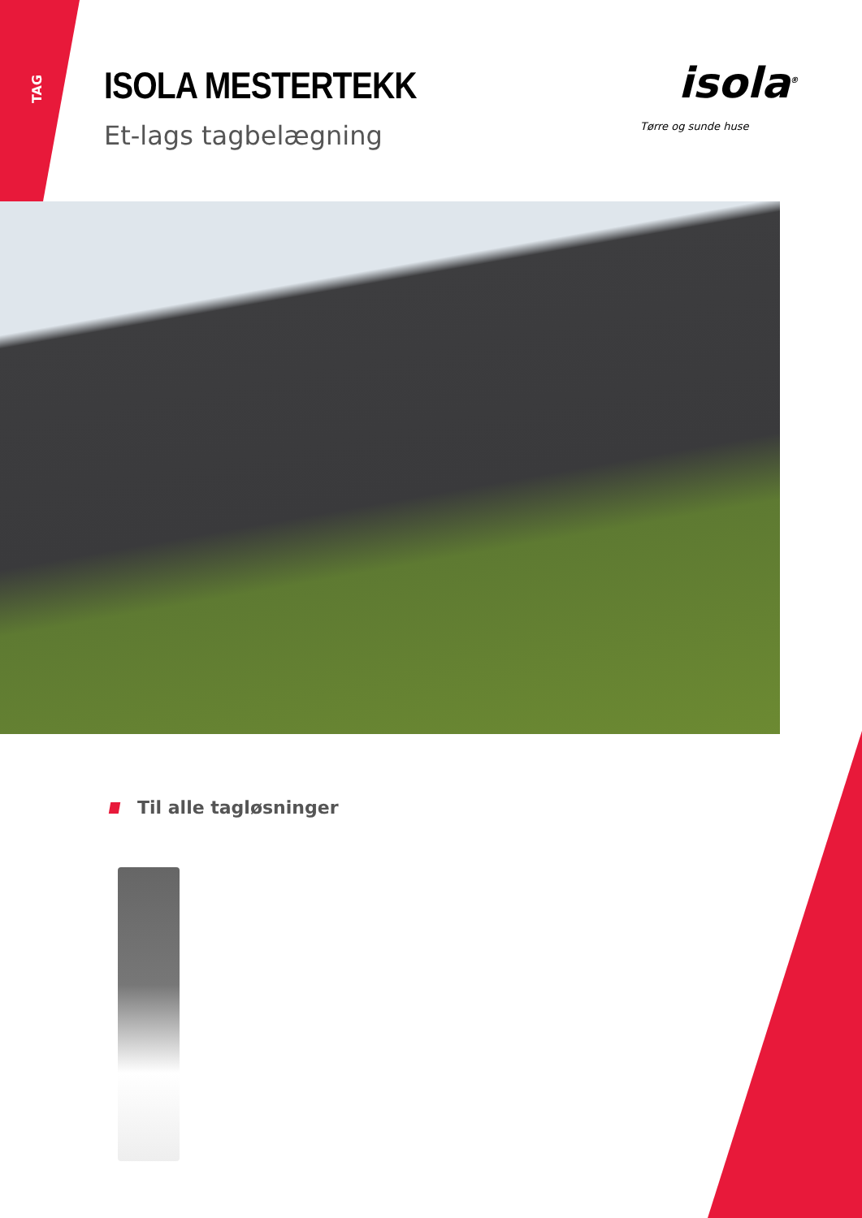TAG ISOLA MESTERTEKK
Et-lags tagbelægning
isola<sup>®</sup>
Tørre og sunde huse
Til alle tagløsninger